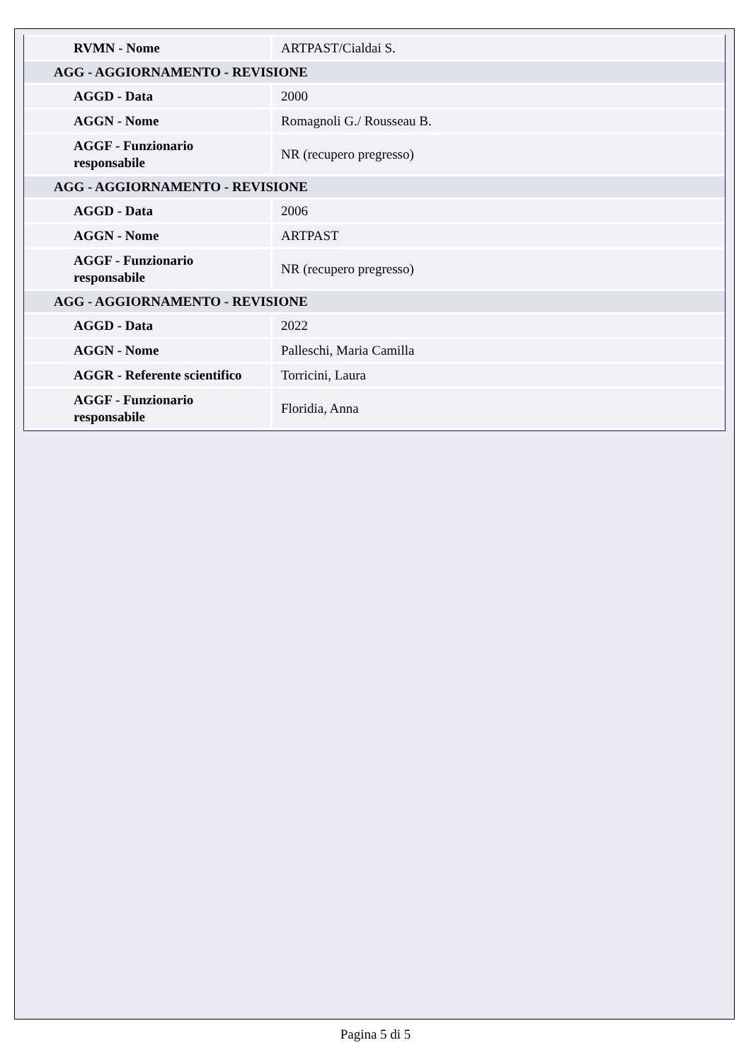| RVMN - Nome | ARTPAST/Cialdai S. |
| AGG - AGGIORNAMENTO - REVISIONE | |
| AGGD - Data | 2000 |
| AGGN - Nome | Romagnoli G./ Rousseau B. |
| AGGF - Funzionario responsabile | NR (recupero pregresso) |
| AGG - AGGIORNAMENTO - REVISIONE | |
| AGGD - Data | 2006 |
| AGGN - Nome | ARTPAST |
| AGGF - Funzionario responsabile | NR (recupero pregresso) |
| AGG - AGGIORNAMENTO - REVISIONE | |
| AGGD - Data | 2022 |
| AGGN - Nome | Palleschi, Maria Camilla |
| AGGR - Referente scientifico | Torricini, Laura |
| AGGF - Funzionario responsabile | Floridia, Anna |
Pagina 5 di 5